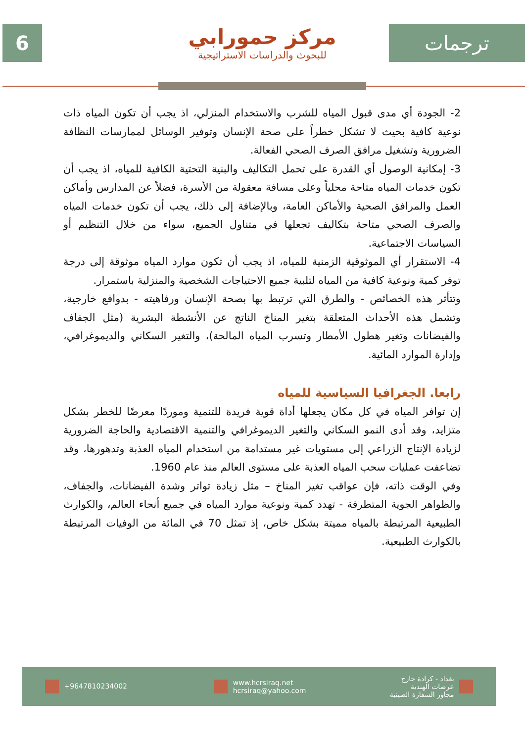6
مركز حمورابي
للبحوث والدراسات الاستراتيجية
ترجمات
2- الجودة أي مدى قبول المياه للشرب والاستخدام المنزلي، اذ يجب أن تكون المياه ذات نوعية كافية بحيث لا تشكل خطراً على صحة الإنسان وتوفير الوسائل لممارسات النظافة الضرورية وتشغيل مرافق الصرف الصحي الفعالة.
3- إمكانية الوصول أي القدرة على تحمل التكاليف والبنية التحتية الكافية للمياه، اذ يجب أن تكون خدمات المياه متاحة محلياً وعلى مسافة معقولة من الأسرة، فضلاً عن المدارس وأماكن العمل والمرافق الصحية والأماكن العامة، وبالإضافة إلى ذلك، يجب أن تكون خدمات المياه والصرف الصحي متاحة بتكاليف تجعلها في متناول الجميع، سواء من خلال التنظيم أو السياسات الاجتماعية.
4- الاستقرار أي الموثوقية الزمنية للمياه، اذ يجب أن تكون موارد المياه موثوقة إلى درجة توفر كمية ونوعية كافية من المياه لتلبية جميع الاحتياجات الشخصية والمنزلية باستمرار.
وتتأثر هذه الخصائص - والطرق التي ترتبط بها بصحة الإنسان ورفاهيته - بدوافع خارجية، وتشمل هذه الأحداث المتعلقة بتغير المناخ الناتج عن الأنشطة البشرية (مثل الجفاف والفيضانات وتغير هطول الأمطار وتسرب المياه المالحة)، والتغير السكاني والديموغرافي، وإدارة الموارد المائية.
رابعا. الجغرافيا السياسية للمياه
إن توافر المياه في كل مكان يجعلها أداة قوية فريدة للتنمية وموردًا معرضًا للخطر بشكل متزايد، وقد أدى النمو السكاني والتغير الديموغرافي والتنمية الاقتصادية والحاجة الضرورية لزيادة الإنتاج الزراعي إلى مستويات غير مستدامة من استخدام المياه العذبة وتدهورها، وقد تضاعفت عمليات سحب المياه العذبة على مستوى العالم منذ عام 1960.
وفي الوقت ذاته، فإن عواقب تغير المناخ – مثل زيادة تواتر وشدة الفيضانات، والجفاف، والظواهر الجوية المتطرفة - تهدد كمية ونوعية موارد المياه في جميع أنحاء العالم، والكوارث الطبيعية المرتبطة بالمياه مميتة بشكل خاص، إذ تمثل 70 في المائة من الوفيات المرتبطة بالكوارث الطبيعية.
+9647810234002
www.hcrsiraq.net
hcrsiraq@yahoo.com
بغداد - كرادة خارج
عرصات الهندية
مجاور السفارة الصينية